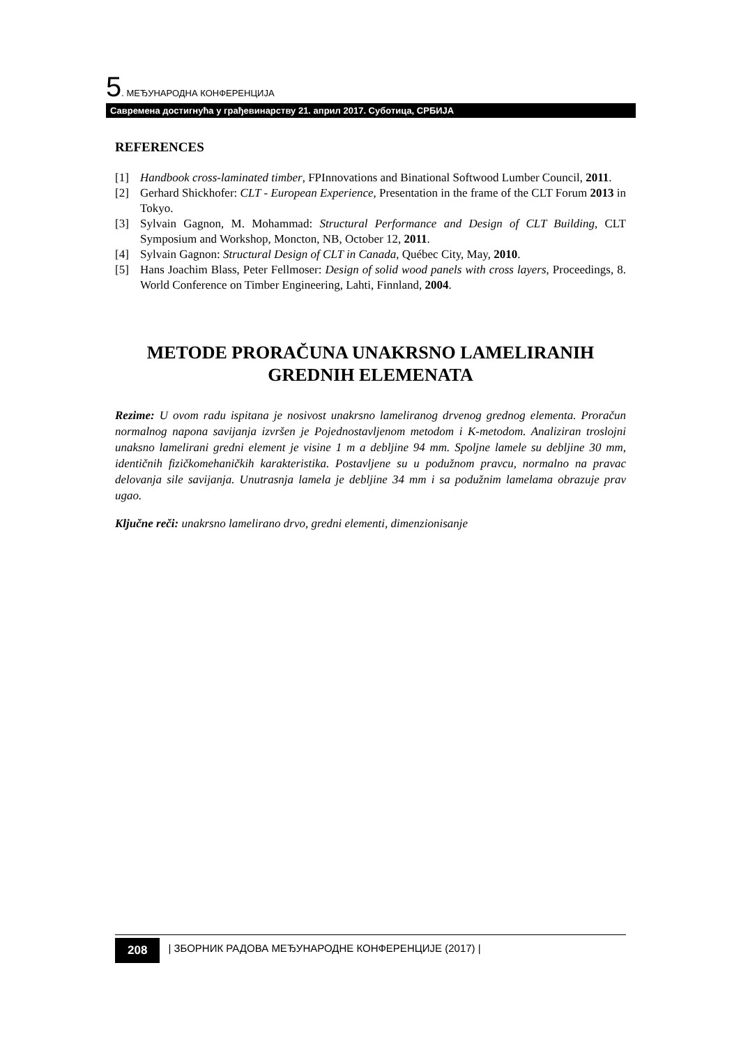5. МЕЂУНАРОДНА КОНФЕРЕНЦИЈА
Савремена достигнућа у грађевинарству 21. април 2017. Суботица, СРБИЈА
REFERENCES
[1] Handbook cross-laminated timber, FPInnovations and Binational Softwood Lumber Council, 2011.
[2] Gerhard Shickhofer: CLT - European Experience, Presentation in the frame of the CLT Forum 2013 in Tokyo.
[3] Sylvain Gagnon, M. Mohammad: Structural Performance and Design of CLT Building, CLT Symposium and Workshop, Moncton, NB, October 12, 2011.
[4] Sylvain Gagnon: Structural Design of CLT in Canada, Québec City, May, 2010.
[5] Hans Joachim Blass, Peter Fellmoser: Design of solid wood panels with cross layers, Proceedings, 8. World Conference on Timber Engineering, Lahti, Finnland, 2004.
METODE PRORAČUNA UNAKRSNO LAMELIRANIH GREDNIH ELEMENATA
Rezime: U ovom radu ispitana je nosivost unakrsno lameliranog drvenog grednog elementa. Proračun normalnog napona savijanja izvršen je Pojednostavljenom metodom i K-metodom. Analiziran troslojni unaksno lamelirani gredni element je visine 1 m a debljine 94 mm. Spoljne lamele su debljine 30 mm, identičnih fizičkomehaničkih karakteristika. Postavljene su u podužnom pravcu, normalno na pravac delovanja sile savijanja. Unutrasnja lamela je debljine 34 mm i sa podužnim lamelama obrazuje prav ugao.
Ključne reči: unakrsno lamelirano drvo, gredni elementi, dimenzionisanje
208 | ЗБОРНИК РАДОВА МЕЂУНАРОДНЕ КОНФЕРЕНЦИЈЕ (2017) |